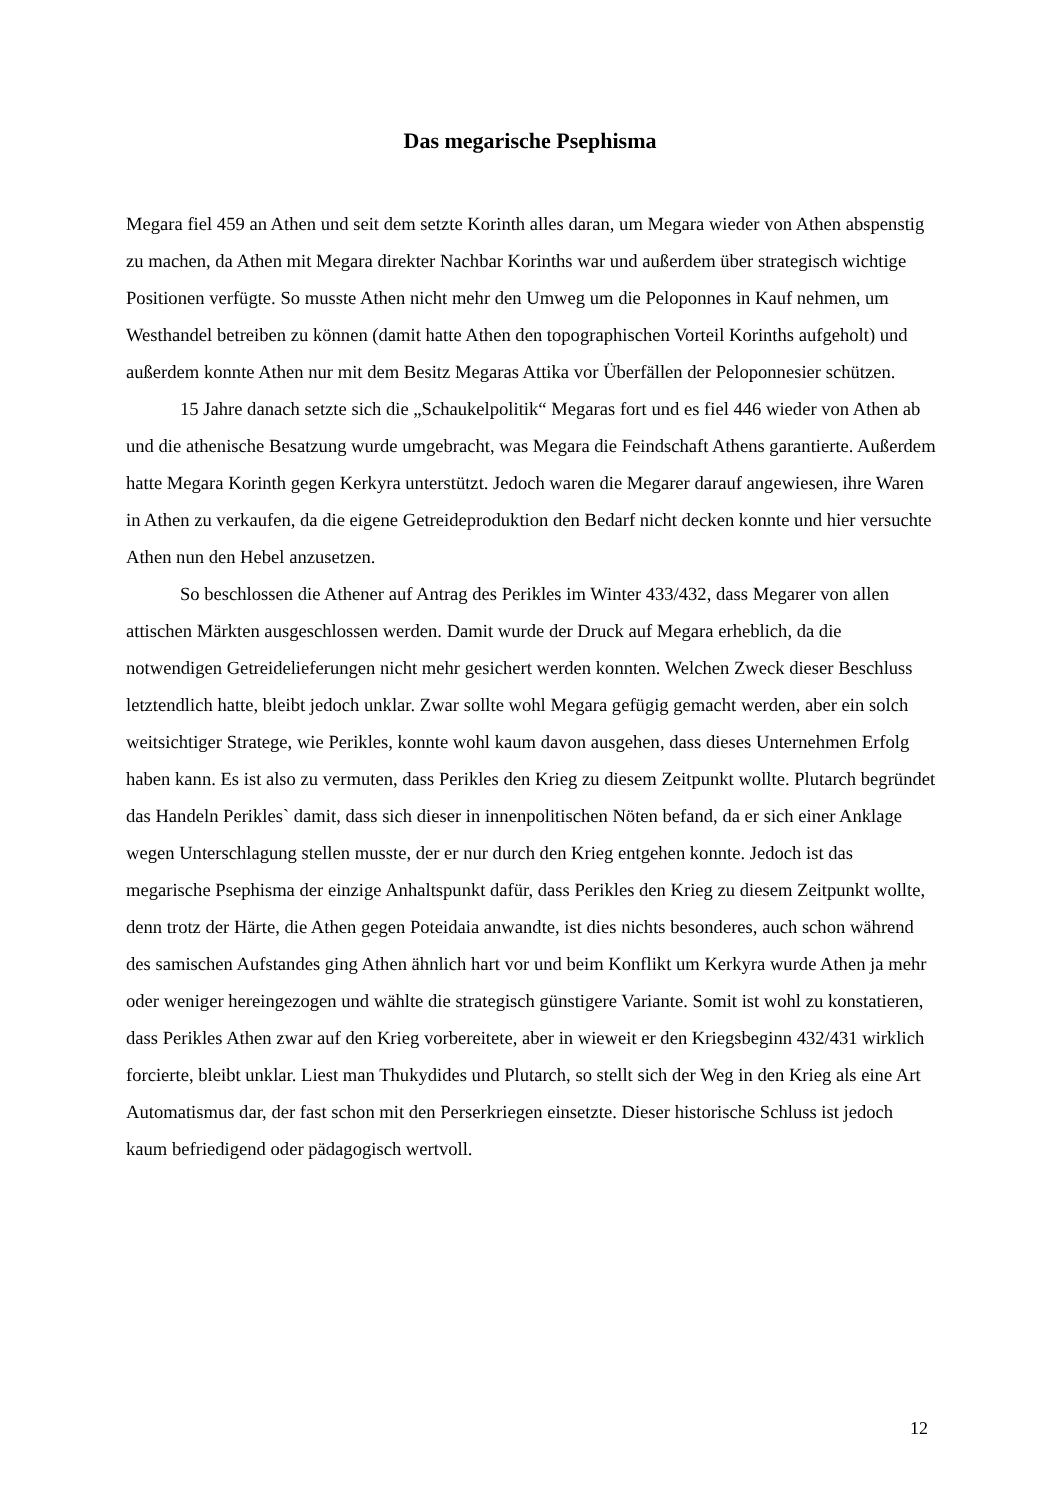Das megarische Psephisma
Megara fiel 459 an Athen und seit dem setzte Korinth alles daran, um Megara wieder von Athen abspenstig zu machen, da Athen mit Megara direkter Nachbar Korinths war und außerdem über strategisch wichtige Positionen verfügte. So musste Athen nicht mehr den Umweg um die Peloponnes in Kauf nehmen, um Westhandel betreiben zu können (damit hatte Athen den topographischen Vorteil Korinths aufgeholt) und außerdem konnte Athen nur mit dem Besitz Megaras Attika vor Überfällen der Peloponnesier schützen.
15 Jahre danach setzte sich die „Schaukelpolitik“ Megaras fort und es fiel 446 wieder von Athen ab und die athenische Besatzung wurde umgebracht, was Megara die Feindschaft Athens garantierte. Außerdem hatte Megara Korinth gegen Kerkyra unterstützt. Jedoch waren die Megarer darauf angewiesen, ihre Waren in Athen zu verkaufen, da die eigene Getreideproduktion den Bedarf nicht decken konnte und hier versuchte Athen nun den Hebel anzusetzen.
So beschlossen die Athener auf Antrag des Perikles im Winter 433/432, dass Megarer von allen attischen Märkten ausgeschlossen werden. Damit wurde der Druck auf Megara erheblich, da die notwendigen Getreidelieferungen nicht mehr gesichert werden konnten. Welchen Zweck dieser Beschluss letztendlich hatte, bleibt jedoch unklar. Zwar sollte wohl Megara gefügig gemacht werden, aber ein solch weitsichtiger Stratege, wie Perikles, konnte wohl kaum davon ausgehen, dass dieses Unternehmen Erfolg haben kann. Es ist also zu vermuten, dass Perikles den Krieg zu diesem Zeitpunkt wollte. Plutarch begründet das Handeln Perikles` damit, dass sich dieser in innenpolitischen Nöten befand, da er sich einer Anklage wegen Unterschlagung stellen musste, der er nur durch den Krieg entgehen konnte. Jedoch ist das megarische Psephisma der einzige Anhaltspunkt dafür, dass Perikles den Krieg zu diesem Zeitpunkt wollte, denn trotz der Härte, die Athen gegen Poteidaia anwandte, ist dies nichts besonderes, auch schon während des samischen Aufstandes ging Athen ähnlich hart vor und beim Konflikt um Kerkyra wurde Athen ja mehr oder weniger hereingezogen und wählte die strategisch günstigere Variante. Somit ist wohl zu konstatieren, dass Perikles Athen zwar auf den Krieg vorbereitete, aber in wieweit er den Kriegsbeginn 432/431 wirklich forcierte, bleibt unklar. Liest man Thukydides und Plutarch, so stellt sich der Weg in den Krieg als eine Art Automatismus dar, der fast schon mit den Perserkriegen einsetzte. Dieser historische Schluss ist jedoch kaum befriedigend oder pädagogisch wertvoll.
12